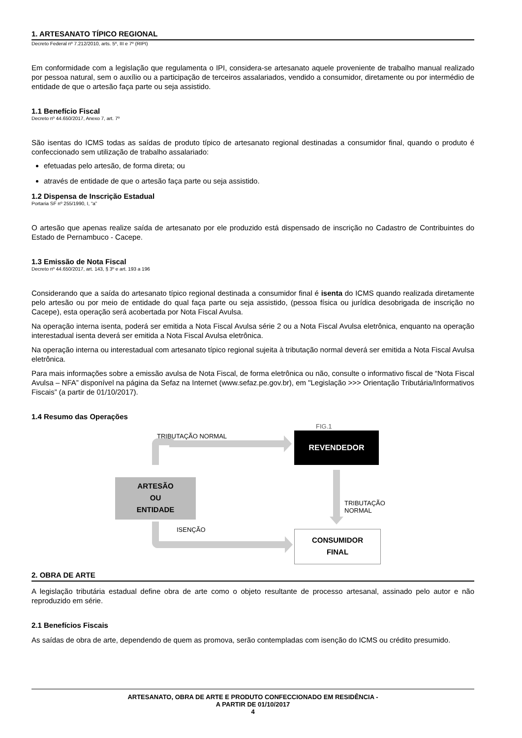1. ARTESANATO TÍPICO REGIONAL
Decreto Federal nº 7.212/2010, arts. 5º, III e 7º (RIPI)
Em conformidade com a legislação que regulamenta o IPI, considera-se artesanato aquele proveniente de trabalho manual realizado por pessoa natural, sem o auxílio ou a participação de terceiros assalariados, vendido a consumidor, diretamente ou por intermédio de entidade de que o artesão faça parte ou seja assistido.
1.1 Benefício Fiscal
Decreto nº 44.650/2017, Anexo 7, art. 7º
São isentas do ICMS todas as saídas de produto típico de artesanato regional destinadas a consumidor final, quando o produto é confeccionado sem utilização de trabalho assalariado:
efetuadas pelo artesão, de forma direta; ou
através de entidade de que o artesão faça parte ou seja assistido.
1.2 Dispensa de Inscrição Estadual
Portaria SF nº 255/1990, I, “a”
O artesão que apenas realize saída de artesanato por ele produzido está dispensado de inscrição no Cadastro de Contribuintes do Estado de Pernambuco - Cacepe.
1.3 Emissão de Nota Fiscal
Decreto nº 44.650/2017, art. 143, § 3º e art. 193 a 196
Considerando que a saída do artesanato típico regional destinada a consumidor final é isenta do ICMS quando realizada diretamente pelo artesão ou por meio de entidade do qual faça parte ou seja assistido, (pessoa física ou jurídica desobrigada de inscrição no Cacepe), esta operação será acobertada por Nota Fiscal Avulsa.
Na operação interna isenta, poderá ser emitida a Nota Fiscal Avulsa série 2 ou a Nota Fiscal Avulsa eletrônica, enquanto na operação interestadual isenta deverá ser emitida a Nota Fiscal Avulsa eletrônica.
Na operação interna ou interestadual com artesanato típico regional sujeita à tributação normal deverá ser emitida a Nota Fiscal Avulsa eletrônica.
Para mais informações sobre a emissão avulsa de Nota Fiscal, de forma eletrônica ou não, consulte o informativo fiscal de “Nota Fiscal Avulsa – NFA” disponível na página da Sefaz na Internet (www.sefaz.pe.gov.br), em "Legislação >>> Orientação Tributária/Informativos Fiscais” (a partir de 01/10/2017).
1.4 Resumo das Operações
FIG.1
TRIBUTAÇÃO NORMAL REVENDEDOR
ARTESÃO
OU
ENTIDADE
TRIBUTAÇÃO NORMAL
ISENÇÃO
CONSUMIDOR
FINAL
2. OBRA DE ARTE
A legislação tributária estadual define obra de arte como o objeto resultante de processo artesanal, assinado pelo autor e não reproduzido em série.
2.1 Benefícios Fiscais
As saídas de obra de arte, dependendo de quem as promova, serão contempladas com isenção do ICMS ou crédito presumido.
ARTESANATO, OBRA DE ARTE E PRODUTO CONFECCIONADO EM RESIDÊNCIA -
A PARTIR DE 01/10/2017
4